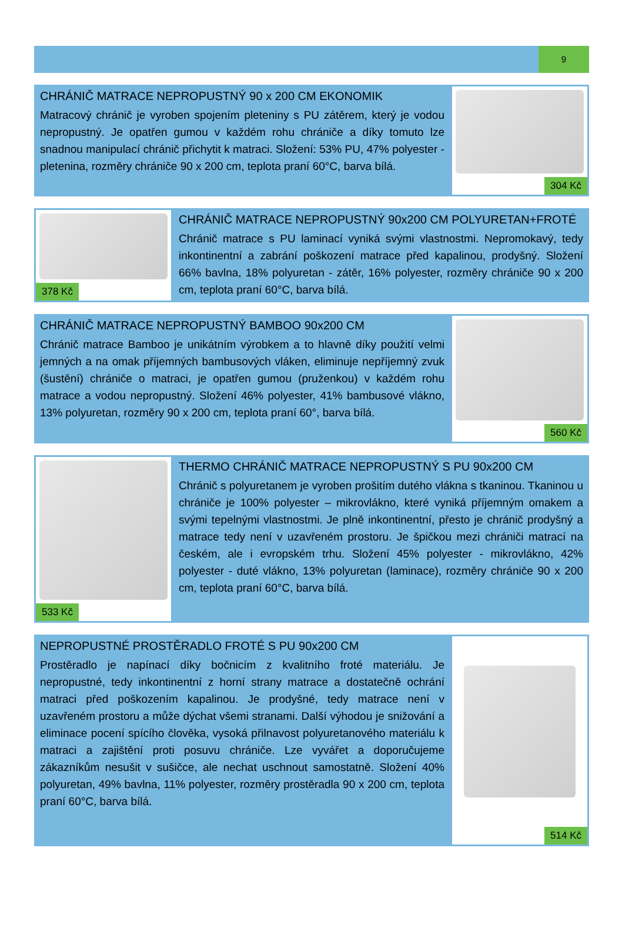9
CHRÁNIČ MATRACE NEPROPUSTNÝ 90 x 200 CM EKONOMIK
Matracový chránič je vyroben spojením pleteniny s PU zátěrem, který je vodou nepropustný. Je opatřen gumou v každém rohu chrániče a díky tomuto lze snadnou manipulací chránič přichytit k matraci. Složení: 53% PU, 47% polyester - pletenina, rozměry chrániče 90 x 200 cm, teplota praní 60°C, barva bílá.
304 Kč
378 Kč
CHRÁNIČ MATRACE NEPROPUSTNÝ 90x200 CM POLYURETAN+FROTÉ
Chránič matrace s PU laminací vyniká svými vlastnostmi. Nepromokavý, tedy inkontinentní a zabrání poškození matrace před kapalinou, prodyšný. Složení 66% bavlna, 18% polyuretan - zátěr, 16% polyester, rozměry chrániče 90 x 200 cm, teplota praní 60°C, barva bílá.
CHRÁNIČ MATRACE NEPROPUSTNÝ BAMBOO 90x200 CM
Chránič matrace Bamboo je unikátním výrobkem a to hlavně díky použití velmi jemných a na omak příjemných bambusových vláken, eliminuje nepříjemný zvuk (šustění) chrániče o matraci, je opatřen gumou (pruženkou) v každém rohu matrace a vodou nepropustný. Složení 46% polyester, 41% bambusové vlákno, 13% polyuretan, rozměry 90 x 200 cm, teplota praní 60°, barva bílá.
560 Kč
533 Kč
THERMO CHRÁNIČ MATRACE NEPROPUSTNÝ S PU 90x200 CM
Chránič s polyuretanem je vyroben prošitím dutého vlákna s tkaninou. Tkaninou u chrániče je 100% polyester – mikrovlákno, které vyniká příjemným omakem a svými tepelnými vlastnostmi. Je plně inkontinentní, přesto je chránič prodyšný a matrace tedy není v uzavřeném prostoru. Je špičkou mezi chrániči matrací na českém, ale i evropském trhu. Složení 45% polyester - mikrovlákno, 42% polyester - duté vlákno, 13% polyuretan (laminace), rozměry chrániče 90 x 200 cm, teplota praní 60°C, barva bílá.
NEPROPUSTNÉ PROSTĚRADLO FROTÉ S PU 90x200 CM
Prostěradlo je napínací díky bočnicím z kvalitního froté materiálu. Je nepropustné, tedy inkontinentní z horní strany matrace a dostatečně ochrání matraci před poškozením kapalinou. Je prodyšné, tedy matrace není v uzavřeném prostoru a může dýchat všemi stranami. Další výhodou je snižování a eliminace pocení spícího člověka, vysoká přilnavost polyuretanového materiálu k matraci a zajištění proti posuvu chrániče. Lze vyvářet a doporučujeme zákazníkům nesušit v sušičce, ale nechat uschnout samostatně. Složení 40% polyuretan, 49% bavlna, 11% polyester, rozměry prostěradla 90 x 200 cm, teplota praní 60°C, barva bílá.
514 Kč